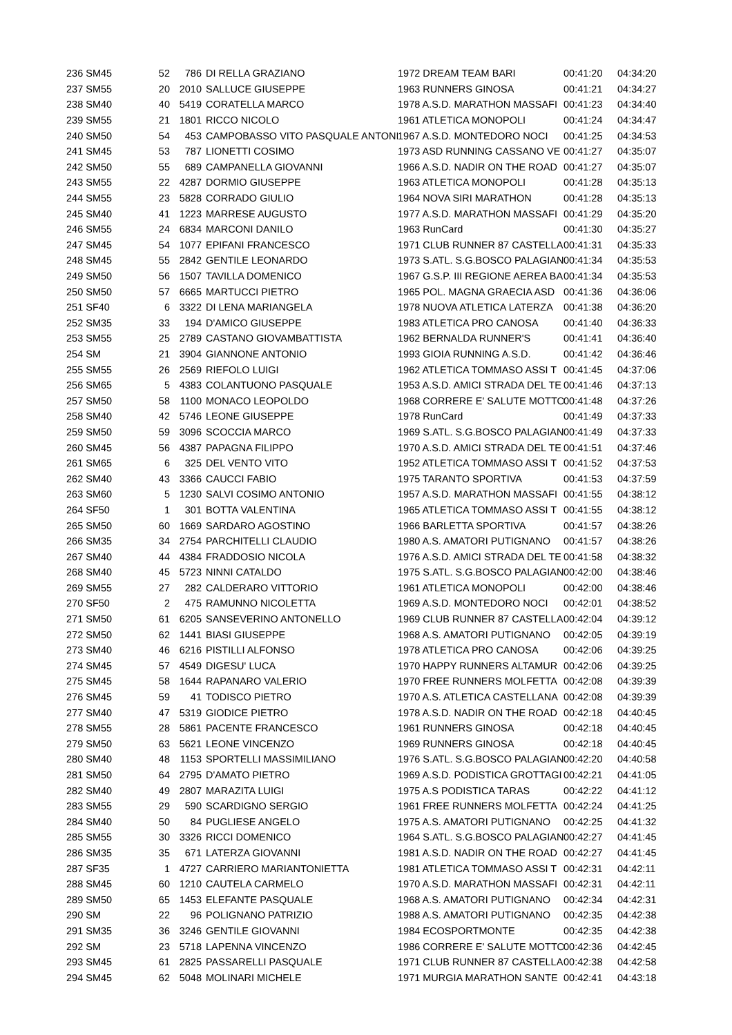| 236 SM45 | 52 | 786 | DI RELLA GRAZIANO | 1972 DREAM TEAM BARI | 00:41:20 | 04:34:20 |
| 237 SM55 | 20 | 2010 | SALLUCE GIUSEPPE | 1963 RUNNERS GINOSA | 00:41:21 | 04:34:27 |
| 238 SM40 | 40 | 5419 | CORATELLA MARCO | 1978 A.S.D. MARATHON MASSAFI | 00:41:23 | 04:34:40 |
| 239 SM55 | 21 | 1801 | RICCO NICOLO | 1961 ATLETICA MONOPOLI | 00:41:24 | 04:34:47 |
| 240 SM50 | 54 | 453 | CAMPOBASSO VITO PASQUALE ANTONI | 1967 A.S.D. MONTEDORO NOCI | 00:41:25 | 04:34:53 |
| 241 SM45 | 53 | 787 | LIONETTI COSIMO | 1973 ASD RUNNING CASSANO VE | 00:41:27 | 04:35:07 |
| 242 SM50 | 55 | 689 | CAMPANELLA GIOVANNI | 1966 A.S.D. NADIR ON THE ROAD | 00:41:27 | 04:35:07 |
| 243 SM55 | 22 | 4287 | DORMIO GIUSEPPE | 1963 ATLETICA MONOPOLI | 00:41:28 | 04:35:13 |
| 244 SM55 | 23 | 5828 | CORRADO GIULIO | 1964 NOVA SIRI MARATHON | 00:41:28 | 04:35:13 |
| 245 SM40 | 41 | 1223 | MARRESE AUGUSTO | 1977 A.S.D. MARATHON MASSAFI | 00:41:29 | 04:35:20 |
| 246 SM55 | 24 | 6834 | MARCONI DANILO | 1963 RunCard | 00:41:30 | 04:35:27 |
| 247 SM45 | 54 | 1077 | EPIFANI FRANCESCO | 1971 CLUB RUNNER 87 CASTELLA | 00:41:31 | 04:35:33 |
| 248 SM45 | 55 | 2842 | GENTILE LEONARDO | 1973 S.ATL. S.G.BOSCO PALAGIAN | 00:41:34 | 04:35:53 |
| 249 SM50 | 56 | 1507 | TAVILLA DOMENICO | 1967 G.S.P. III REGIONE AEREA BA | 00:41:34 | 04:35:53 |
| 250 SM50 | 57 | 6665 | MARTUCCI PIETRO | 1965 POL. MAGNA GRAECIA ASD | 00:41:36 | 04:36:06 |
| 251 SF40 | 6 | 3322 | DI LENA MARIANGELA | 1978 NUOVA ATLETICA LATERZA | 00:41:38 | 04:36:20 |
| 252 SM35 | 33 | 194 | D'AMICO GIUSEPPE | 1983 ATLETICA PRO CANOSA | 00:41:40 | 04:36:33 |
| 253 SM55 | 25 | 2789 | CASTANO GIOVAMBATTISTA | 1962 BERNALDA RUNNER'S | 00:41:41 | 04:36:40 |
| 254 SM | 21 | 3904 | GIANNONE ANTONIO | 1993 GIOIA RUNNING A.S.D. | 00:41:42 | 04:36:46 |
| 255 SM55 | 26 | 2569 | RIEFOLO LUIGI | 1962 ATLETICA TOMMASO ASSI T | 00:41:45 | 04:37:06 |
| 256 SM65 | 5 | 4383 | COLANTUONO PASQUALE | 1953 A.S.D. AMICI STRADA DEL TE | 00:41:46 | 04:37:13 |
| 257 SM50 | 58 | 1100 | MONACO LEOPOLDO | 1968 CORRERE E' SALUTE MOTTO | 00:41:48 | 04:37:26 |
| 258 SM40 | 42 | 5746 | LEONE GIUSEPPE | 1978 RunCard | 00:41:49 | 04:37:33 |
| 259 SM50 | 59 | 3096 | SCOCCIA MARCO | 1969 S.ATL. S.G.BOSCO PALAGIAN | 00:41:49 | 04:37:33 |
| 260 SM45 | 56 | 4387 | PAPAGNA FILIPPO | 1970 A.S.D. AMICI STRADA DEL TE | 00:41:51 | 04:37:46 |
| 261 SM65 | 6 | 325 | DEL VENTO VITO | 1952 ATLETICA TOMMASO ASSI T | 00:41:52 | 04:37:53 |
| 262 SM40 | 43 | 3366 | CAUCCI FABIO | 1975 TARANTO SPORTIVA | 00:41:53 | 04:37:59 |
| 263 SM60 | 5 | 1230 | SALVI COSIMO ANTONIO | 1957 A.S.D. MARATHON MASSAFI | 00:41:55 | 04:38:12 |
| 264 SF50 | 1 | 301 | BOTTA VALENTINA | 1965 ATLETICA TOMMASO ASSI T | 00:41:55 | 04:38:12 |
| 265 SM50 | 60 | 1669 | SARDARO AGOSTINO | 1966 BARLETTA SPORTIVA | 00:41:57 | 04:38:26 |
| 266 SM35 | 34 | 2754 | PARCHITELLI CLAUDIO | 1980 A.S. AMATORI PUTIGNANO | 00:41:57 | 04:38:26 |
| 267 SM40 | 44 | 4384 | FRADDOSIO NICOLA | 1976 A.S.D. AMICI STRADA DEL TE | 00:41:58 | 04:38:32 |
| 268 SM40 | 45 | 5723 | NINNI CATALDO | 1975 S.ATL. S.G.BOSCO PALAGIAN | 00:42:00 | 04:38:46 |
| 269 SM55 | 27 | 282 | CALDERARO VITTORIO | 1961 ATLETICA MONOPOLI | 00:42:00 | 04:38:46 |
| 270 SF50 | 2 | 475 | RAMUNNO NICOLETTA | 1969 A.S.D. MONTEDORO NOCI | 00:42:01 | 04:38:52 |
| 271 SM50 | 61 | 6205 | SANSEVERINO ANTONELLO | 1969 CLUB RUNNER 87 CASTELLA | 00:42:04 | 04:39:12 |
| 272 SM50 | 62 | 1441 | BIASI GIUSEPPE | 1968 A.S. AMATORI PUTIGNANO | 00:42:05 | 04:39:19 |
| 273 SM40 | 46 | 6216 | PISTILLI ALFONSO | 1978 ATLETICA PRO CANOSA | 00:42:06 | 04:39:25 |
| 274 SM45 | 57 | 4549 | DIGESU' LUCA | 1970 HAPPY RUNNERS ALTAMUR | 00:42:06 | 04:39:25 |
| 275 SM45 | 58 | 1644 | RAPANARO VALERIO | 1970 FREE RUNNERS MOLFETTA | 00:42:08 | 04:39:39 |
| 276 SM45 | 59 | 41 | TODISCO PIETRO | 1970 A.S. ATLETICA CASTELLANA | 00:42:08 | 04:39:39 |
| 277 SM40 | 47 | 5319 | GIODICE PIETRO | 1978 A.S.D. NADIR ON THE ROAD | 00:42:18 | 04:40:45 |
| 278 SM55 | 28 | 5861 | PACENTE FRANCESCO | 1961 RUNNERS GINOSA | 00:42:18 | 04:40:45 |
| 279 SM50 | 63 | 5621 | LEONE VINCENZO | 1969 RUNNERS GINOSA | 00:42:18 | 04:40:45 |
| 280 SM40 | 48 | 1153 | SPORTELLI MASSIMILIANO | 1976 S.ATL. S.G.BOSCO PALAGIAN | 00:42:20 | 04:40:58 |
| 281 SM50 | 64 | 2795 | D'AMATO PIETRO | 1969 A.S.D. PODISTICA GROTTAGI | 00:42:21 | 04:41:05 |
| 282 SM40 | 49 | 2807 | MARAZITA LUIGI | 1975 A.S PODISTICA TARAS | 00:42:22 | 04:41:12 |
| 283 SM55 | 29 | 590 | SCARDIGNO SERGIO | 1961 FREE RUNNERS MOLFETTA | 00:42:24 | 04:41:25 |
| 284 SM40 | 50 | 84 | PUGLIESE ANGELO | 1975 A.S. AMATORI PUTIGNANO | 00:42:25 | 04:41:32 |
| 285 SM55 | 30 | 3326 | RICCI DOMENICO | 1964 S.ATL. S.G.BOSCO PALAGIAN | 00:42:27 | 04:41:45 |
| 286 SM35 | 35 | 671 | LATERZA GIOVANNI | 1981 A.S.D. NADIR ON THE ROAD | 00:42:27 | 04:41:45 |
| 287 SF35 | 1 | 4727 | CARRIERO MARIANTONIETTA | 1981 ATLETICA TOMMASO ASSI T | 00:42:31 | 04:42:11 |
| 288 SM45 | 60 | 1210 | CAUTELA CARMELO | 1970 A.S.D. MARATHON MASSAFI | 00:42:31 | 04:42:11 |
| 289 SM50 | 65 | 1453 | ELEFANTE PASQUALE | 1968 A.S. AMATORI PUTIGNANO | 00:42:34 | 04:42:31 |
| 290 SM | 22 | 96 | POLIGNANO PATRIZIO | 1988 A.S. AMATORI PUTIGNANO | 00:42:35 | 04:42:38 |
| 291 SM35 | 36 | 3246 | GENTILE GIOVANNI | 1984 ECOSPORTMONTE | 00:42:35 | 04:42:38 |
| 292 SM | 23 | 5718 | LAPENNA VINCENZO | 1986 CORRERE E' SALUTE MOTTO | 00:42:36 | 04:42:45 |
| 293 SM45 | 61 | 2825 | PASSARELLI PASQUALE | 1971 CLUB RUNNER 87 CASTELLA | 00:42:38 | 04:42:58 |
| 294 SM45 | 62 | 5048 | MOLINARI MICHELE | 1971 MURGIA MARATHON SANTE | 00:42:41 | 04:43:18 |